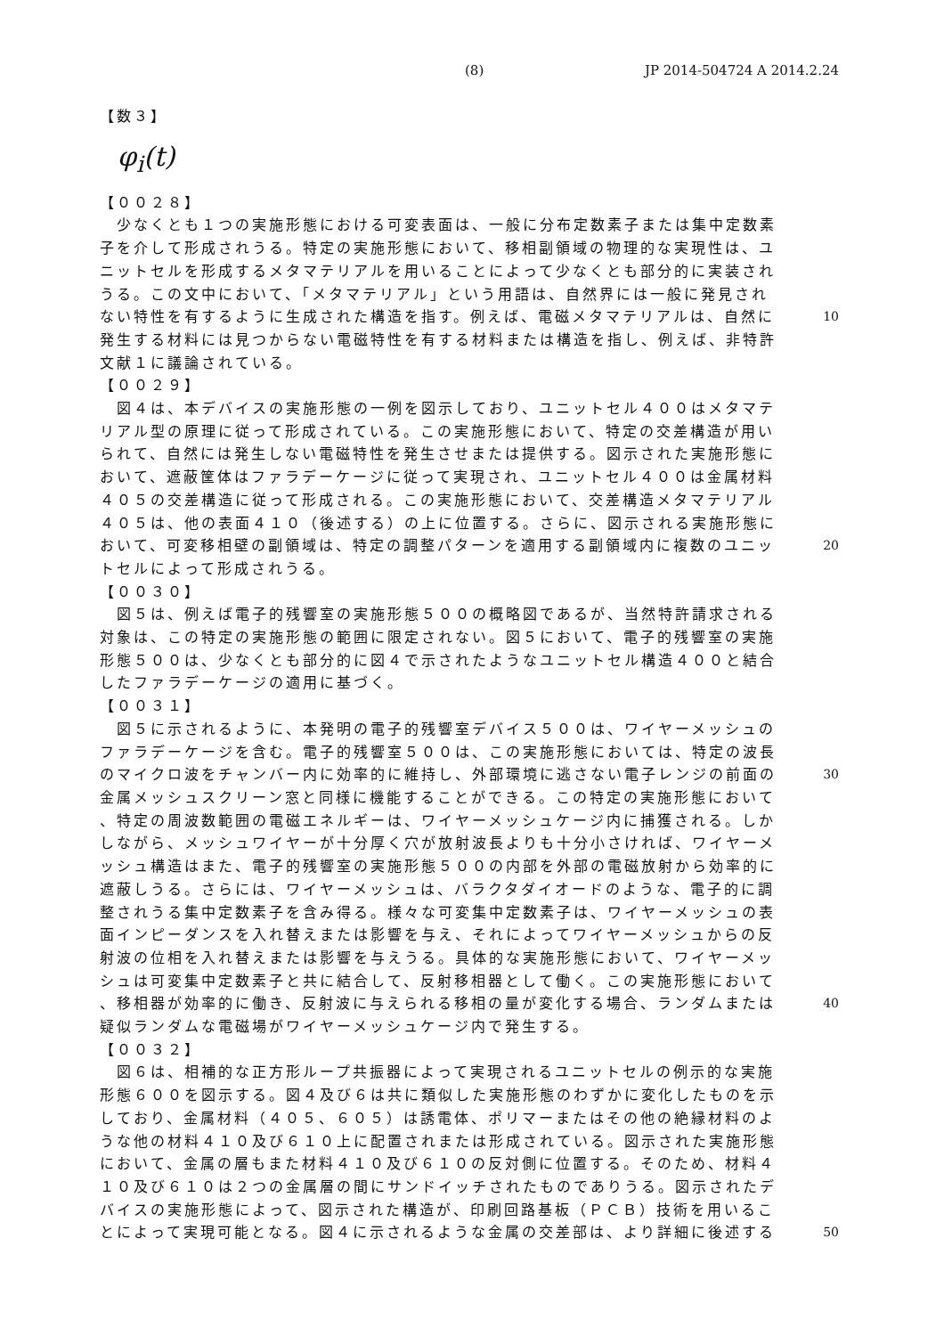(8) JP 2014-504724 A 2014.2.24
【数３】
φ<sub>i</sub>(t)
【００２８】
　少なくとも１つの実施形態における可変表面は、一般に分布定数素子または集中定数素
子を介して形成されうる。特定の実施形態において、移相副領域の物理的な実現性は、ユ
ニットセルを形成するメタマテリアルを用いることによって少なくとも部分的に実装され
うる。この文中において、「メタマテリアル」という用語は、自然界には一般に発見され
ない特性を有するように生成された構造を指す。例えば、電磁メタマテリアルは、自然に 10
発生する材料には見つからない電磁特性を有する材料または構造を指し、例えば、非特許
文献１に議論されている。
【００２９】
　図４は、本デバイスの実施形態の一例を図示しており、ユニットセル４００はメタマテ
リアル型の原理に従って形成されている。この実施形態において、特定の交差構造が用い
られて、自然には発生しない電磁特性を発生させまたは提供する。図示された実施形態に
おいて、遮蔽筐体はファラデーケージに従って実現され、ユニットセル４００は金属材料
４０５の交差構造に従って形成される。この実施形態において、交差構造メタマテリアル
４０５は、他の表面４１０（後述する）の上に位置する。さらに、図示される実施形態に
おいて、可変移相壁の副領域は、特定の調整パターンを適用する副領域内に複数のユニッ 20
トセルによって形成されうる。
【００３０】
　図５は、例えば電子的残響室の実施形態５００の概略図であるが、当然特許請求される
対象は、この特定の実施形態の範囲に限定されない。図５において、電子的残響室の実施
形態５００は、少なくとも部分的に図４で示されたようなユニットセル構造４００と結合
したファラデーケージの適用に基づく。
【００３１】
　図５に示されるように、本発明の電子的残響室デバイス５００は、ワイヤーメッシュの
ファラデーケージを含む。電子的残響室５００は、この実施形態においては、特定の波長
のマイクロ波をチャンバー内に効率的に維持し、外部環境に逃さない電子レンジの前面の 30
金属メッシュスクリーン窓と同様に機能することができる。この特定の実施形態において
、特定の周波数範囲の電磁エネルギーは、ワイヤーメッシュケージ内に捕獲される。しか
しながら、メッシュワイヤーが十分厚く穴が放射波長よりも十分小さければ、ワイヤーメ
ッシュ構造はまた、電子的残響室の実施形態５００の内部を外部の電磁放射から効率的に
遮蔽しうる。さらには、ワイヤーメッシュは、バラクタダイオードのような、電子的に調
整されうる集中定数素子を含み得る。様々な可変集中定数素子は、ワイヤーメッシュの表
面インピーダンスを入れ替えまたは影響を与え、それによってワイヤーメッシュからの反
射波の位相を入れ替えまたは影響を与えうる。具体的な実施形態において、ワイヤーメッ
シュは可変集中定数素子と共に結合して、反射移相器として働く。この実施形態において
、移相器が効率的に働き、反射波に与えられる移相の量が変化する場合、ランダムまたは 40
疑似ランダムな電磁場がワイヤーメッシュケージ内で発生する。
【００３２】
　図６は、相補的な正方形ループ共振器によって実現されるユニットセルの例示的な実施
形態６００を図示する。図４及び６は共に類似した実施形態のわずかに変化したものを示
しており、金属材料（４０５、６０５）は誘電体、ポリマーまたはその他の絶縁材料のよ
うな他の材料４１０及び６１０上に配置されまたは形成されている。図示された実施形態
において、金属の層もまた材料４１０及び６１０の反対側に位置する。そのため、材料４
１０及び６１０は２つの金属層の間にサンドイッチされたものでありうる。図示されたデ
バイスの実施形態によって、図示された構造が、印刷回路基板（ＰＣＢ）技術を用いるこ
とによって実現可能となる。図４に示されるような金属の交差部は、より詳細に後述する 50